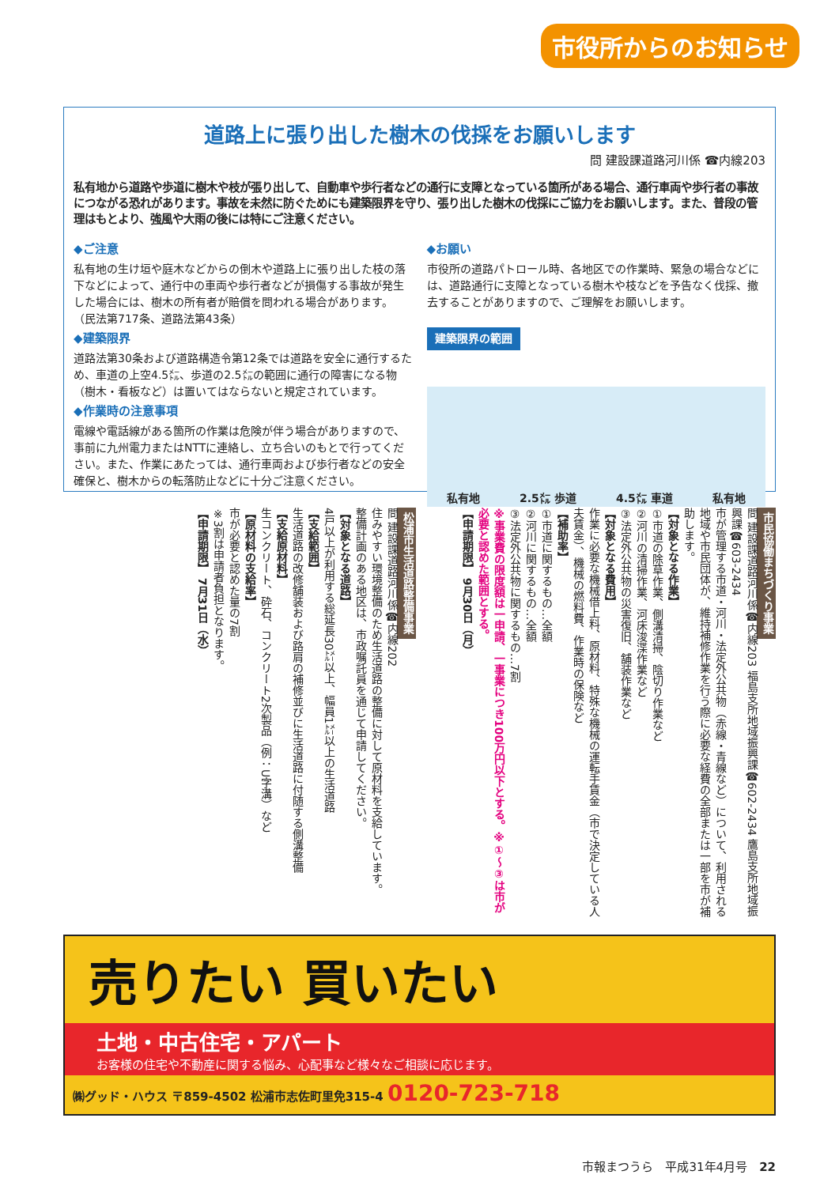市役所からのお知らせ
道路上に張り出した樹木の伐採をお願いします
問 建設課道路河川係 ☎内線203
私有地から道路や歩道に樹木や枝が張り出して、自動車や歩行者などの通行に支障となっている箇所がある場合、通行車両や歩行者の事故につながる恐れがあります。事故を未然に防ぐためにも建築限界を守り、張り出した樹木の伐採にご協力をお願いします。また、普段の管理はもとより、強風や大雨の後には特にご注意ください。
◆ご注意
私有地の生け垣や庭木などからの倒木や道路上に張り出した枝の落下などによって、通行中の車両や歩行者などが損傷する事故が発生した場合には、樹木の所有者が賠償を問われる場合があります。 （民法第717条、道路法第43条）
◆建築限界
道路法第30条および道路構造令第12条では道路を安全に通行するため、車道の上空4.5㍍、歩道の2.5㍍の範囲に通行の障害になる物（樹木・看板など）は置いてはならないと規定されています。
◆作業時の注意事項
電線や電話線がある箇所の作業は危険が伴う場合がありますので、事前に九州電力またはNTTに連絡し、立ち合いのもとで行ってください。また、作業にあたっては、通行車両および歩行者などの安全確保と、樹木からの転落防止などに十分ご注意ください。
◆お願い
市役所の道路パトロール時、各地区での作業時、緊急の場合などには、道路通行に支障となっている樹木や枝などを予告なく伐採、撤去することがありますので、ご理解をお願いします。
建築限界の範囲
私有地 2.5㍍ 歩道 4.5㍍ 車道 私有地
市民協働まちづくり事業
問 建設課道路河川係☎内線203 福島支所地域振興課☎602-2434 鷹島支所地域振興課☎603-2434
市が管理する市道・河川・法定外公共物（赤線・青線など）について、利用される地域や市民団体が、維持補修作業を行う際に必要な経費の全部または一部を市が補助します。
【対象となる作業】
①市道の除草作業、側溝清掃、陰切り作業など
②河川の清掃作業、河床浚渫作業など
③法定外公共物の災害復旧、舗装作業など
【対象となる費用】
作業に必要な機械借上料、原材料、特殊な機械の運転手賃金（市で決定している人夫賃金）、機械の燃料費、作業時の保険など
【補助率】
①市道に関するもの…全額
②河川に関するもの…全額
③法定外公共物に関するもの…7割
※事業費の限度額は一申請、一事業につき100万円以下とする。※①～③は市が必要と認めた範囲とする。
【申請期限】 9月30日（月）
松浦市生活道路整備事業
問 建設課道路河川係☎内線202
住みやすい環境整備のため生活道路の整備に対して原材料を支給しています。
整備計画のある地区は、市政嘱託員を通じて申請してください。
【対象となる道路】
4戸以上が利用する総延長30㍍以上、幅員1㍍以上の生活道路
【支給範囲】
生活道路の改修舗装および路肩の補修並びに生活道路に付随する側溝整備
【支給原材料】
生コンクリート、砕石、コンクリート2次製品（例：U字溝）など
【原材料の支給率】
市が必要と認めた量の7割
※3割は申請者負担となります。
【申請期限】 7月31日（水）
売りたい 買いたい
土地・中古住宅・アパート
お客様の住宅や不動産に関する悩み、心配事など様々なご相談に応じます。
㈱グッド・ハウス 〒859-4502 松浦市志佐町里免315-4 0120-723-718
市報まつうら　平成31年4月号　22